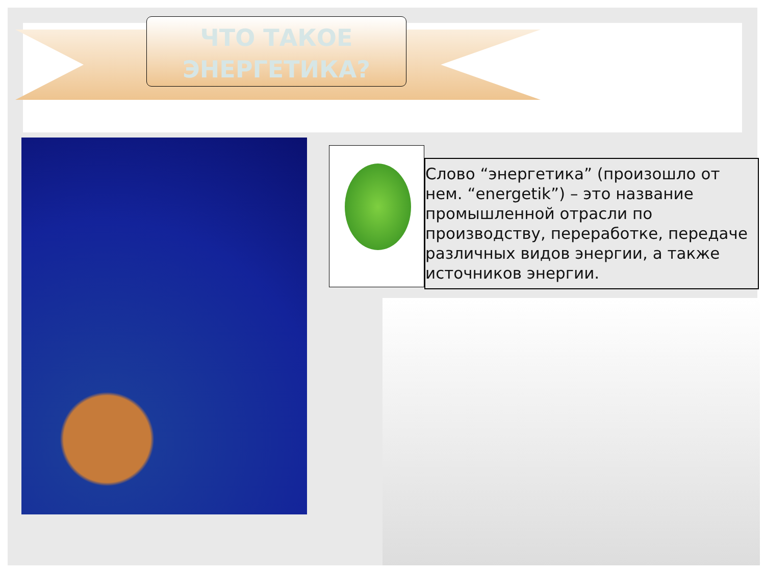ЧТО ТАКОЕ
ЭНЕРГЕТИКА?
Слово “энергетика” (произошло от нем. “energetik”) – это название промышленной отрасли по производству, переработке, передаче различных видов энергии, а также источников энергии.